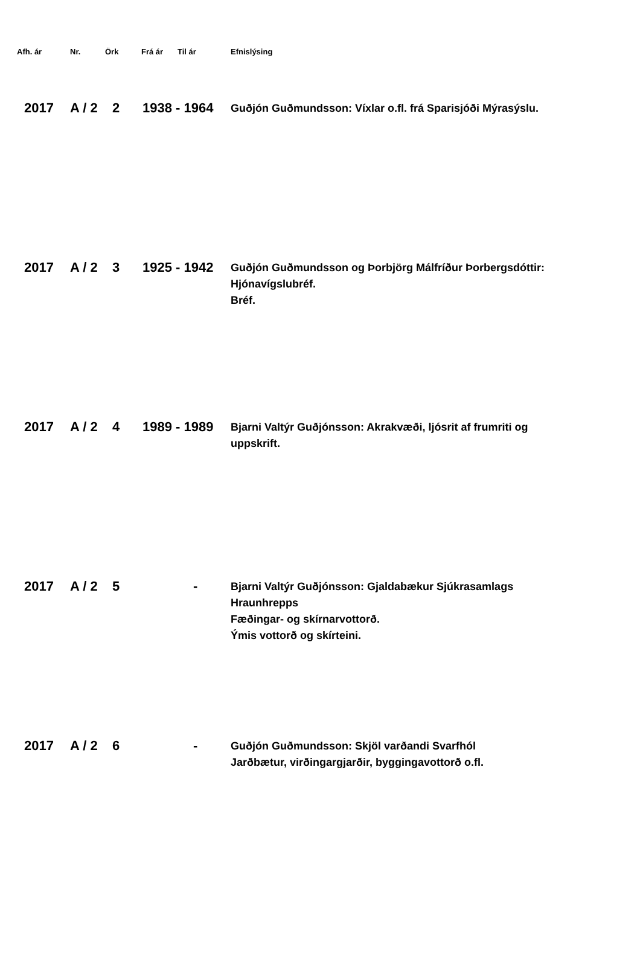| Afh. ár | Nr. | Örk | Frá ár | Til ár | Efnislýsing |
| --- | --- | --- | --- | --- | --- |
| 2017 | A / 2 | 2 | 1938 - 1964 | | Guðjón Guðmundsson: Víxlar o.fl. frá Sparisjóði Mýrasýslu. |
| 2017 | A / 2 | 3 | 1925 - 1942 | | Guðjón Guðmundsson og Þorbjörg Málfríður Þorbergsdóttir: Hjónavígslubréf. Bréf. |
| 2017 | A / 2 | 4 | 1989 - 1989 | | Bjarni Valtýr Guðjónsson: Akrakvæði, ljósrit af frumriti og uppskrift. |
| 2017 | A / 2 | 5 | - | | Bjarni Valtýr Guðjónsson: Gjaldabækur Sjúkrasamlags Hraunhrepps Fæðingar- og skírnarvottorð. Ýmis vottorð og skírteini. |
| 2017 | A / 2 | 6 | - | | Guðjón Guðmundsson: Skjöl varðandi Svarfhól Jarðbætur, virðingargjarðir, byggingavottorð o.fl. |